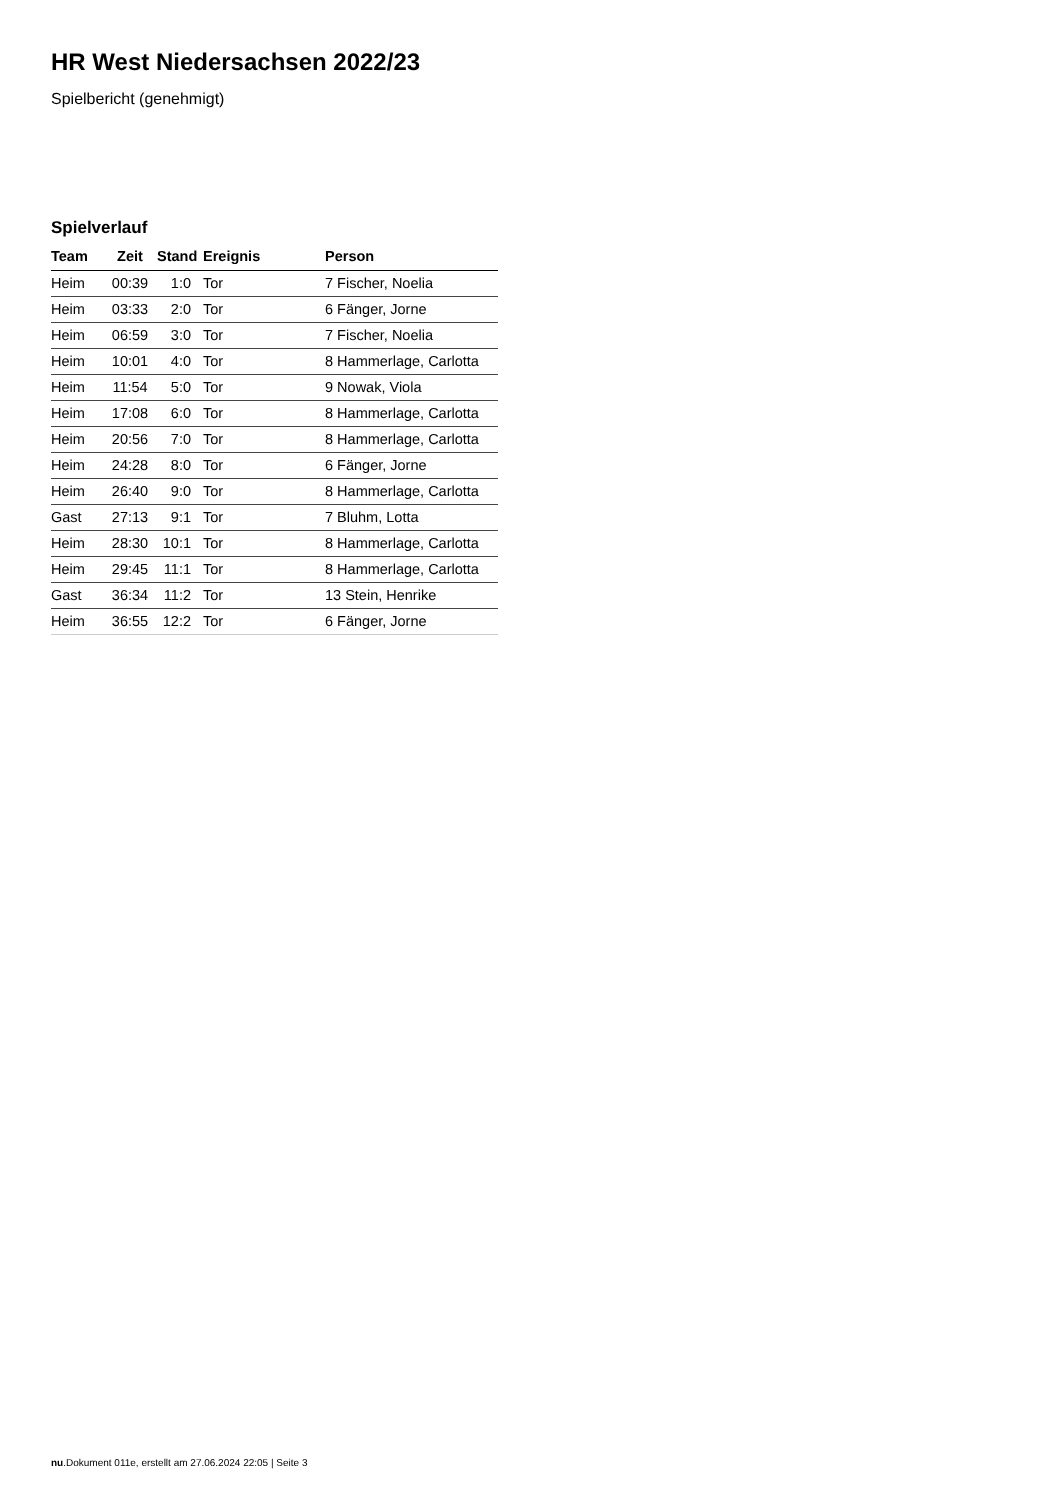HR West Niedersachsen 2022/23
Spielbericht (genehmigt)
Spielverlauf
| Team | Zeit | Stand | Ereignis | Person |
| --- | --- | --- | --- | --- |
| Heim | 00:39 | 1:0 | Tor | 7 Fischer, Noelia |
| Heim | 03:33 | 2:0 | Tor | 6 Fänger, Jorne |
| Heim | 06:59 | 3:0 | Tor | 7 Fischer, Noelia |
| Heim | 10:01 | 4:0 | Tor | 8 Hammerlage, Carlotta |
| Heim | 11:54 | 5:0 | Tor | 9 Nowak, Viola |
| Heim | 17:08 | 6:0 | Tor | 8 Hammerlage, Carlotta |
| Heim | 20:56 | 7:0 | Tor | 8 Hammerlage, Carlotta |
| Heim | 24:28 | 8:0 | Tor | 6 Fänger, Jorne |
| Heim | 26:40 | 9:0 | Tor | 8 Hammerlage, Carlotta |
| Gast | 27:13 | 9:1 | Tor | 7 Bluhm, Lotta |
| Heim | 28:30 | 10:1 | Tor | 8 Hammerlage, Carlotta |
| Heim | 29:45 | 11:1 | Tor | 8 Hammerlage, Carlotta |
| Gast | 36:34 | 11:2 | Tor | 13 Stein, Henrike |
| Heim | 36:55 | 12:2 | Tor | 6 Fänger, Jorne |
nu.Dokument 011e, erstellt am 27.06.2024 22:05 | Seite 3